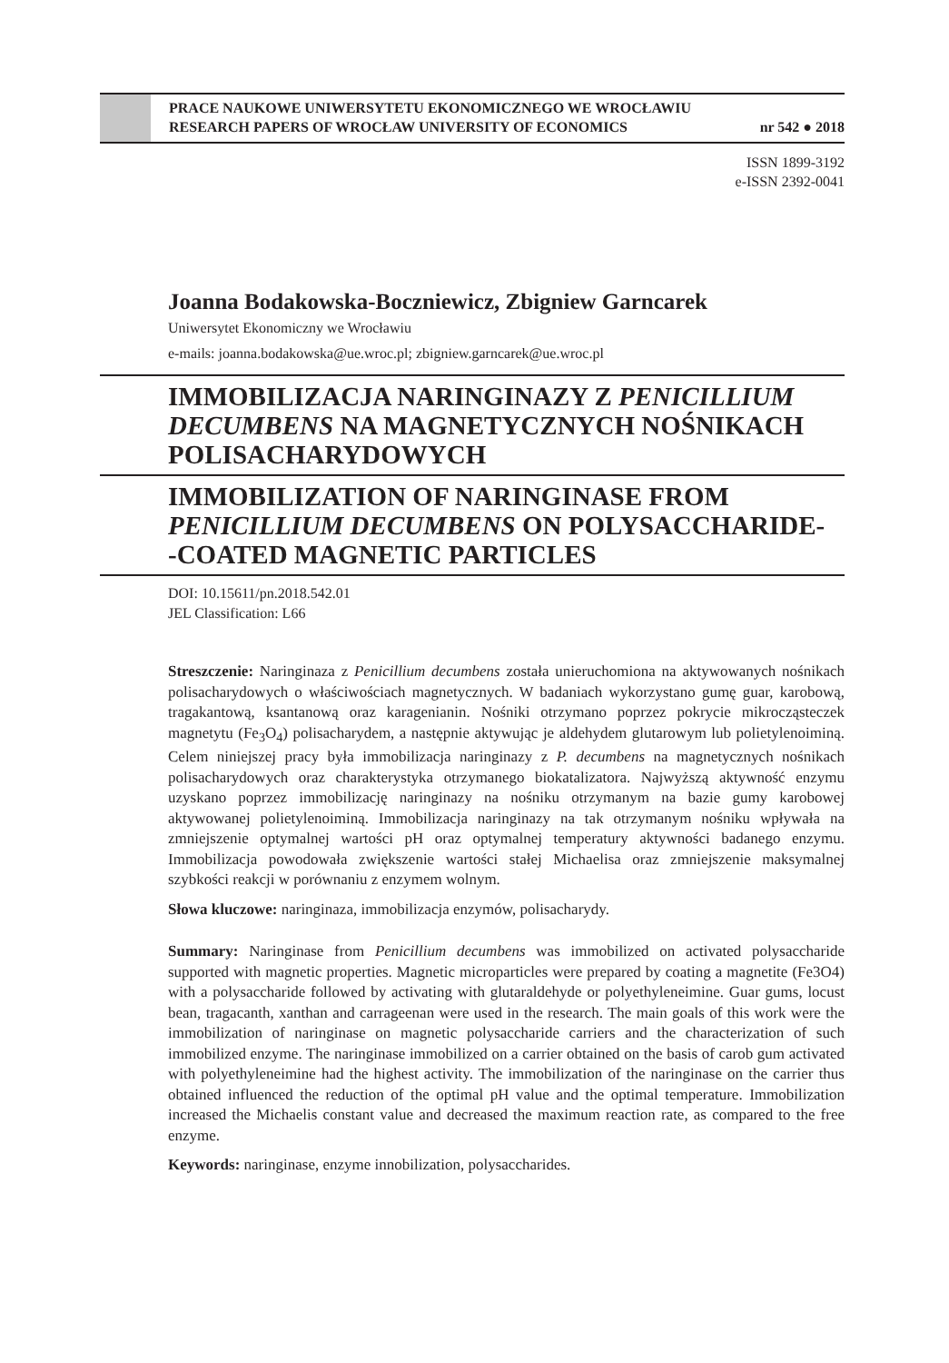PRACE NAUKOWE UNIWERSYTETU EKONOMICZNEGO WE WROCŁAWIU
RESEARCH PAPERS OF WROCŁAW UNIVERSITY OF ECONOMICS nr 542 ● 2018
ISSN 1899-3192
e-ISSN 2392-0041
Joanna Bodakowska-Boczniewicz, Zbigniew Garncarek
Uniwersytet Ekonomiczny we Wrocławiu
e-mails: joanna.bodakowska@ue.wroc.pl; zbigniew.garncarek@ue.wroc.pl
IMMOBILIZACJA NARINGINAZY Z PENICILLIUM DECUMBENS NA MAGNETYCZNYCH NOŚNIKACH POLISACHARYDOWYCH
IMMOBILIZATION OF NARINGINASE FROM PENICILLIUM DECUMBENS ON POLYSACCHARIDE-
-COATED MAGNETIC PARTICLES
DOI: 10.15611/pn.2018.542.01
JEL Classification: L66
Streszczenie: Naringinaza z Penicillium decumbens została unieruchomiona na aktywowanych nośnikach polisacharydowych o właściwościach magnetycznych. W badaniach wykorzystano gumę guar, karobową, tragakantową, ksantanową oraz karagenianin. Nośniki otrzymano poprzez pokrycie mikrocząsteczek magnetytu (Fe<sub>3</sub>O<sub>4</sub>) polisacharydem, a następnie aktywując je aldehydem glutarowym lub polietylenoiminą. Celem niniejszej pracy była immobilizacja naringinazy z P. decumbens na magnetycznych nośnikach polisacharydowych oraz charakterystyka otrzymanego biokatalizatora. Najwyższą aktywność enzymu uzyskano poprzez immobilizację naringinazy na nośniku otrzymanym na bazie gumy karobowej aktywowanej polietylenoiminą. Immobilizacja naringinazy na tak otrzymanym nośniku wpływała na zmniejszenie optymalnej wartości pH oraz optymalnej temperatury aktywności badanego enzymu. Immobilizacja powodowała zwiększenie wartości stałej Michaelisa oraz zmniejszenie maksymalnej szybkości reakcji w porównaniu z enzymem wolnym.
Słowa kluczowe: naringinaza, immobilizacja enzymów, polisacharydy.
Summary: Naringinase from Penicillium decumbens was immobilized on activated polysaccharide supported with magnetic properties. Magnetic microparticles were prepared by coating a magnetite (Fe3O4) with a polysaccharide followed by activating with glutaraldehyde or polyethyleneimine. Guar gums, locust bean, tragacanth, xanthan and carrageenan were used in the research. The main goals of this work were the immobilization of naringinase on magnetic polysaccharide carriers and the characterization of such immobilized enzyme. The naringinase immobilized on a carrier obtained on the basis of carob gum activated with polyethyleneimine had the highest activity. The immobilization of the naringinase on the carrier thus obtained influenced the reduction of the optimal pH value and the optimal temperature. Immobilization increased the Michaelis constant value and decreased the maximum reaction rate, as compared to the free enzyme.
Keywords: naringinase, enzyme innobilization, polysaccharides.